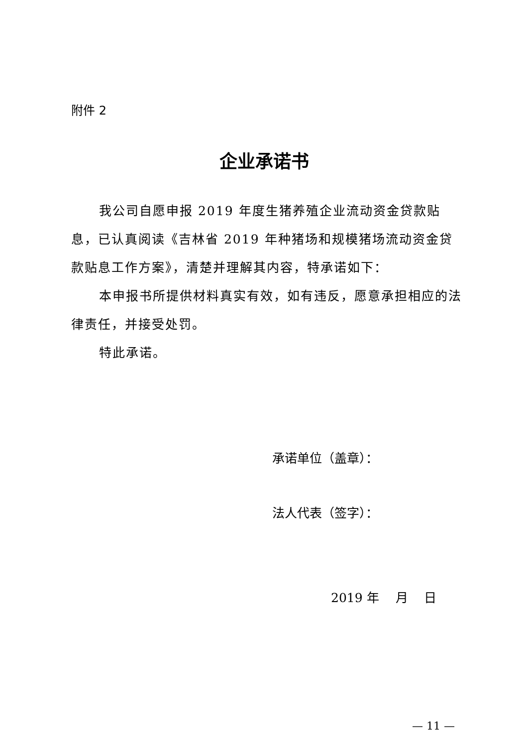附件 2
企业承诺书
我公司自愿申报 2019 年度生猪养殖企业流动资金贷款贴息，已认真阅读《吉林省 2019 年种猪场和规模猪场流动资金贷款贴息工作方案》，清楚并理解其内容，特承诺如下：
本申报书所提供材料真实有效，如有违反，愿意承担相应的法律责任，并接受处罚。
特此承诺。
承诺单位（盖章）：
法人代表（签字）：
2019 年　 月　 日
— 11 —